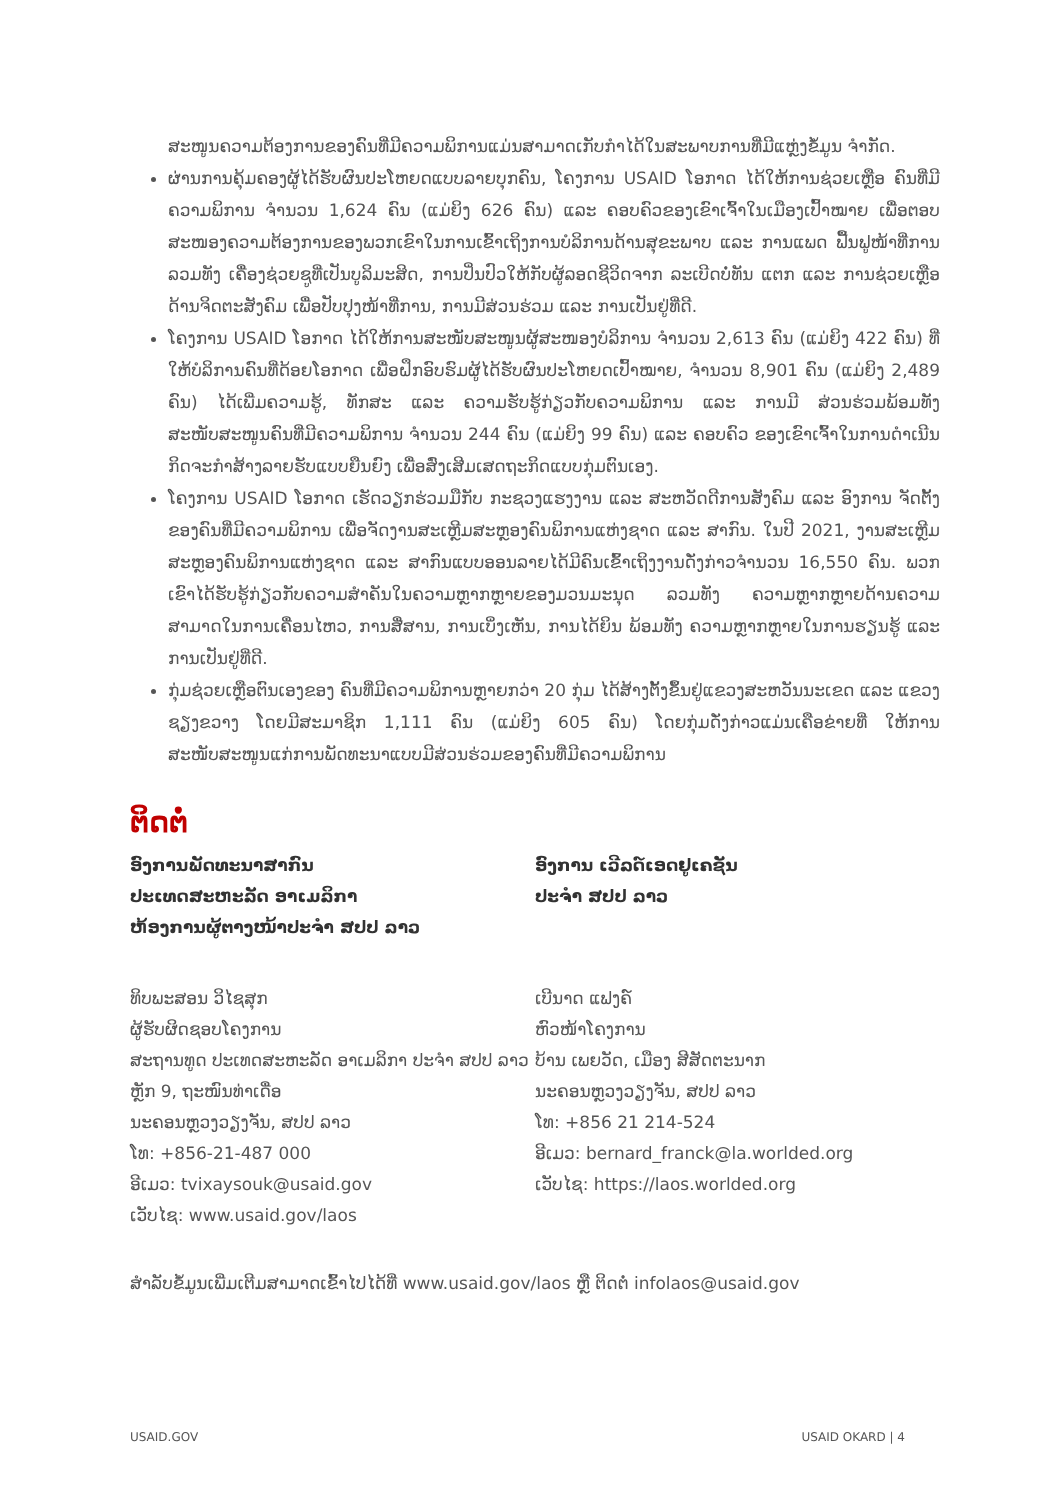ສະໜູນຄວາມຕ້ອງການຂອງຄົນທີ່ມີຄວາມພິການແມ່ນສາມາດເກັບກຳໄດ້ໃນສະພາບການທີ່ມີແຫຼ່ງຂໍ້ມູນ ຈຳກັດ.
ຜ່ານການຄຸ້ມຄອງຜູ້ໄດ້ຮັບຜົນປະໂຫຍດແບບລາຍບຸກຄົນ, ໂຄງການ USAID ໂອກາດ ໄດ້ໃຫ້ການຊ່ວຍເຫຼືອ ຄົນທີ່ມີຄວາມພິການ ຈຳນວນ 1,624 ຄົນ (ແມ່ຍິງ 626 ຄົນ) ແລະ ຄອບຄົວຂອງເຂົາເຈົ້າໃນເມືອງເປົ້າໝາຍ ເພື່ອຕອບສະໜອງຄວາມຕ້ອງການຂອງພວກເຂົາໃນການເຂົ້າເຖິງການບໍລິການດ້ານສຸຂະພາບ ແລະ ການແພດ ຟື້ນຟູໜ້າທີ່ການ ລວມທັງ ເຄື່ອງຊ່ວຍຊູທີ່ເປັນບູລິມະສິດ, ການປິ່ນປົວໃຫ້ກັບຜູ້ລອດຊີວິດຈາກ ລະເບີດບໍ່ທັນ ແຕກ ແລະ ການຊ່ວຍເຫຼືອດ້ານຈິດຕະສັງຄົມ ເພື່ອປັບປຸງໜ້າທີ່ການ, ການມີສ່ວນຮ່ວມ ແລະ ການເປັນຢູ່ທີ່ດີ.
ໂຄງການ USAID ໂອກາດ ໄດ້ໃຫ້ການສະໜັບສະໜູນຜູ້ສະໜອງບໍລິການ ຈຳນວນ 2,613 ຄົນ (ແມ່ຍິງ 422 ຄົນ) ທີ່ໃຫ້ບໍລິການຄົນທີ່ດ້ອຍໂອກາດ ເພື່ອຝຶກອົບຮົມຜູ້ໄດ້ຮັບຜົນປະໂຫຍດເປົ້າໝາຍ, ຈຳນວນ 8,901 ຄົນ (ແມ່ຍິງ 2,489 ຄົນ) ໄດ້ເພີ່ມຄວາມຮູ້, ທັກສະ ແລະ ຄວາມຮັບຮູ້ກ່ຽວກັບຄວາມພິການ ແລະ ການມີ ສ່ວນຮ່ວມພ້ອມທັງ ສະໜັບສະໜູນຄົນທີ່ມີຄວາມພິການ ຈຳນວນ 244 ຄົນ (ແມ່ຍິງ 99 ຄົນ) ແລະ ຄອບຄົວ ຂອງເຂົາເຈົ້າໃນການດຳເນີນກິດຈະກຳສ້າງລາຍຮັບແບບຍືນຍົງ ເພື່ອສົ່ງເສີມເສດຖະກິດແບບກຸ່ມຕົນເອງ.
ໂຄງການ USAID ໂອກາດ ເຮັດວຽກຮ່ວມມືກັບ ກະຊວງແຮງງານ ແລະ ສະຫວັດດີການສັງຄົມ ແລະ ອົງການ ຈັດຕັ້ງຂອງຄົນທີ່ມີຄວາມພິການ ເພື່ອຈັດງານສະເຫຼີມສະຫຼອງຄົນພິການແຫ່ງຊາດ ແລະ ສາກົນ. ໃນປີ 2021, ງານສະເຫຼີມສະຫຼອງຄົນພິການແຫ່ງຊາດ ແລະ ສາກົນແບບອອນລາຍໄດ້ມີຄົນເຂົ້າເຖິງງານດັ່ງກ່າວຈຳນວນ 16,550 ຄົນ. ພວກເຂົາໄດ້ຮັບຮູ້ກ່ຽວກັບຄວາມສຳຄັນໃນຄວາມຫຼາກຫຼາຍຂອງມວນມະນຸດ ລວມທັງ ຄວາມຫຼາກຫຼາຍດ້ານຄວາມສາມາດໃນການເຄື່ອນໄຫວ, ການສື່ສານ, ການເບິ່ງເຫັນ, ການໄດ້ຍິນ ພ້ອມທັງ ຄວາມຫຼາກຫຼາຍໃນການຮຽນຮູ້ ແລະ ການເປັນຢູ່ທີ່ດີ.
ກຸ່ມຊ່ວຍເຫຼືອຕົນເອງຂອງ ຄົນທີ່ມີຄວາມພິການຫຼາຍກວ່າ 20 ກຸ່ມ ໄດ້ສ້າງຕັ້ງຂຶ້ນຢູ່ແຂວງສະຫວັນນະເຂດ ແລະ ແຂວງຊຽງຂວາງ ໂດຍມີສະມາຊິກ 1,111 ຄົນ (ແມ່ຍິງ 605 ຄົນ) ໂດຍກຸ່ມດັ່ງກ່າວແມ່ນເຄືອຂ່າຍທີ່ ໃຫ້ການສະໜັບສະໜູນແກ່ການພັດທະນາແບບມີສ່ວນຮ່ວມຂອງຄົນທີ່ມີຄວາມພິການ
ຕິດຕໍ່
ອົງການພັດທະນາສາກົນ
ປະເທດສະຫະລັດ ອາເມລິກາ
ຫ້ອງການຜູ້ຕາງໜ້າປະຈຳ ສປປ ລາວ
ທິບພະສອນ ວິໄຊສຸກ
ຜູ້ຮັບຜິດຊອບໂຄງການ
ສະຖານທູດ ປະເທດສະຫະລັດ ອາເມລິກາ ປະຈຳ ສປປ ລາວ
ຫຼັກ 9, ຖະໜົນທ່າເດື່ອ
ນະຄອນຫຼວງວຽງຈັນ, ສປປ ລາວ
ໂທ: +856-21-487 000
ອີເມວ: tvixaysouk@usaid.gov
ເວັບໄຊ: www.usaid.gov/laos
ອົງການ ເວີລດ໌ເອດຢູເຄຊັນ
ປະຈຳ ສປປ ລາວ
ເບີນາດ ແຟງຄ໌
ຫົວໜ້າໂຄງການ
ບ້ານ ເພຍວັດ, ເມືອງ ສີສັດຕະນາກ
ນະຄອນຫຼວງວຽງຈັນ, ສປປ ລາວ
ໂທ: +856 21 214-524
ອີເມວ: bernard_franck@la.worlded.org
ເວັບໄຊ: https://laos.worlded.org
ສຳລັບຂໍ້ມູນເພີ່ມເຕີມສາມາດເຂົ້າໄປໄດ້ທີ່ www.usaid.gov/laos ຫຼື ຕິດຕໍ່ infolaos@usaid.gov
USAID.GOV USAID OKARD | 4